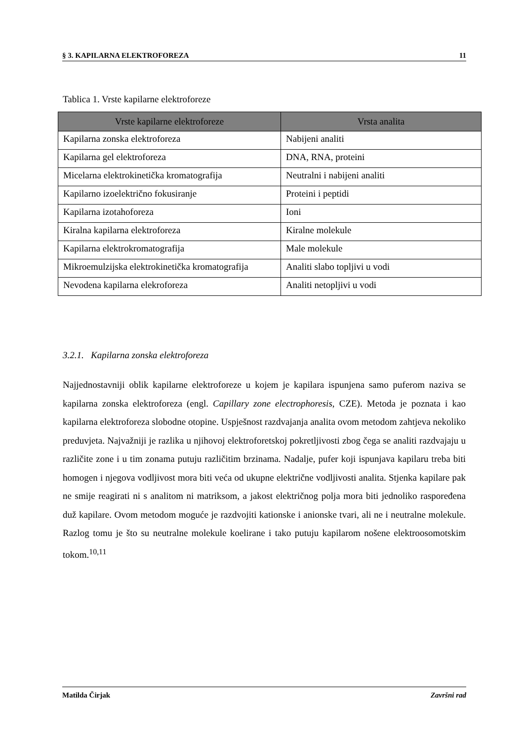§ 3. KAPILARNA ELEKTROFOREZA 11
Tablica 1. Vrste kapilarne elektroforeze
| Vrste kapilarne elektroforeze | Vrsta analita |
| --- | --- |
| Kapilarna zonska elektroforeza | Nabijeni analiti |
| Kapilarna gel elektroforeza | DNA, RNA, proteini |
| Micelarna elektrokinetička kromatografija | Neutralni i nabijeni analiti |
| Kapilarno izoelektrično fokusiranje | Proteini i peptidi |
| Kapilarna izotahoforeza | Ioni |
| Kiralna kapilarna elektroforeza | Kiralne molekule |
| Kapilarna elektrokromatografija | Male molekule |
| Mikroemulzijska elektrokinetička kromatografija | Analiti slabo topljivi u vodi |
| Nevodena kapilarna elekroforeza | Analiti netopljivi u vodi |
3.2.1. Kapilarna zonska elektroforeza
Najjednostavniji oblik kapilarne elektroforeze u kojem je kapilara ispunjena samo puferom naziva se kapilarna zonska elektroforeza (engl. Capillary zone electrophoresis, CZE). Metoda je poznata i kao kapilarna elektroforeza slobodne otopine. Uspješnost razdvajanja analita ovom metodom zahtjeva nekoliko preduvjeta. Najvažniji je razlika u njihovoj elektroforetskoj pokretljivosti zbog čega se analiti razdvajaju u različite zone i u tim zonama putuju različitim brzinama. Nadalje, pufer koji ispunjava kapilaru treba biti homogen i njegova vodljivost mora biti veća od ukupne električne vodljivosti analita. Stjenka kapilare pak ne smije reagirati ni s analitom ni matriksom, a jakost električnog polja mora biti jednoliko raspoređena duž kapilare. Ovom metodom moguće je razdvojiti kationske i anionske tvari, ali ne i neutralne molekule. Razlog tomu je što su neutralne molekule koelirane i tako putuju kapilarom nošene elektroosomotskim tokom.<sup>10,11</sup>
Matilda Čirjak Završni rad